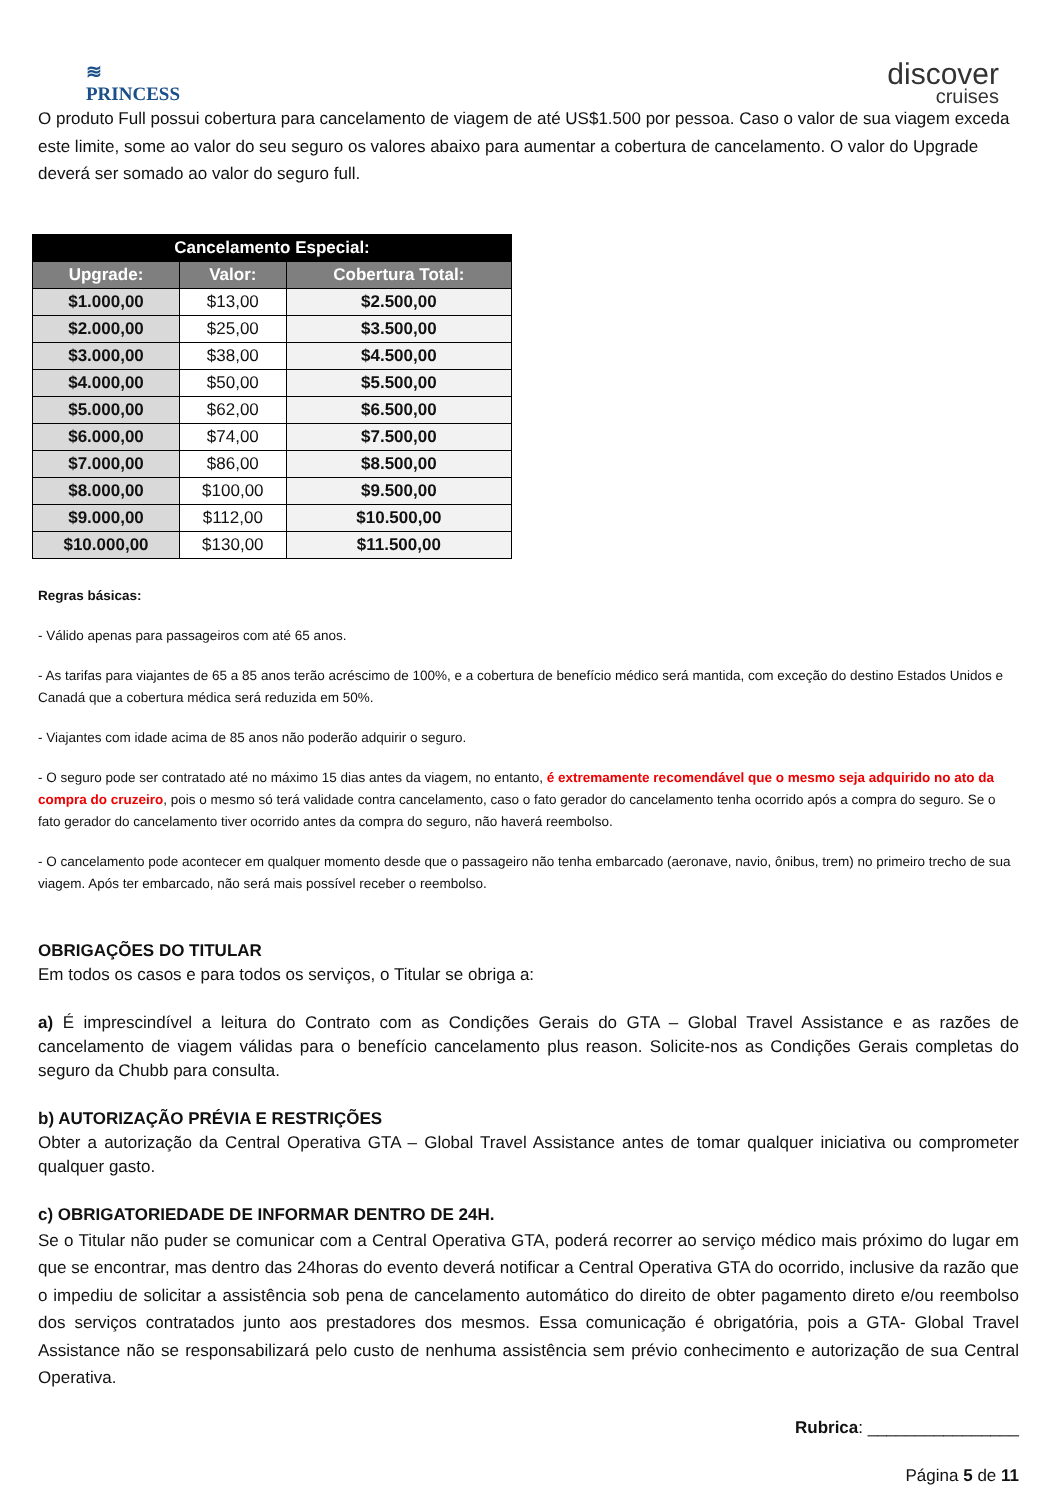≋
PRINCESS
discover
cruises
O produto Full possui cobertura para cancelamento de viagem de até US$1.500 por pessoa. Caso o valor de sua viagem exceda este limite, some ao valor do seu seguro os valores abaixo para aumentar a cobertura de cancelamento. O valor do Upgrade deverá ser somado ao valor do seguro full.
| Cancelamento Especial: | | |
| --- | --- | --- |
| Upgrade: | Valor: | Cobertura Total: |
| $1.000,00 | $13,00 | $2.500,00 |
| $2.000,00 | $25,00 | $3.500,00 |
| $3.000,00 | $38,00 | $4.500,00 |
| $4.000,00 | $50,00 | $5.500,00 |
| $5.000,00 | $62,00 | $6.500,00 |
| $6.000,00 | $74,00 | $7.500,00 |
| $7.000,00 | $86,00 | $8.500,00 |
| $8.000,00 | $100,00 | $9.500,00 |
| $9.000,00 | $112,00 | $10.500,00 |
| $10.000,00 | $130,00 | $11.500,00 |
Regras básicas:
- Válido apenas para passageiros com até 65 anos.
- As tarifas para viajantes de 65 a 85 anos terão acréscimo de 100%, e a cobertura de benefício médico será mantida, com exceção do destino Estados Unidos e Canadá que a cobertura médica será reduzida em 50%.
- Viajantes com idade acima de 85 anos não poderão adquirir o seguro.
- O seguro pode ser contratado até no máximo 15 dias antes da viagem, no entanto, é extremamente recomendável que o mesmo seja adquirido no ato da compra do cruzeiro, pois o mesmo só terá validade contra cancelamento, caso o fato gerador do cancelamento tenha ocorrido após a compra do seguro. Se o fato gerador do cancelamento tiver ocorrido antes da compra do seguro, não haverá reembolso.
- O cancelamento pode acontecer em qualquer momento desde que o passageiro não tenha embarcado (aeronave, navio, ônibus, trem) no primeiro trecho de sua viagem. Após ter embarcado, não será mais possível receber o reembolso.
OBRIGAÇÕES DO TITULAR
Em todos os casos e para todos os serviços, o Titular se obriga a:
a) É imprescindível a leitura do Contrato com as Condições Gerais do GTA – Global Travel Assistance e as razões de cancelamento de viagem válidas para o benefício cancelamento plus reason. Solicite-nos as Condições Gerais completas do seguro da Chubb para consulta.
b) AUTORIZAÇÃO PRÉVIA E RESTRIÇÕES
Obter a autorização da Central Operativa GTA – Global Travel Assistance antes de tomar qualquer iniciativa ou comprometer qualquer gasto.
c) OBRIGATORIEDADE DE INFORMAR DENTRO DE 24H.
Se o Titular não puder se comunicar com a Central Operativa GTA, poderá recorrer ao serviço médico mais próximo do lugar em que se encontrar, mas dentro das 24horas do evento deverá notificar a Central Operativa GTA do ocorrido, inclusive da razão que o impediu de solicitar a assistência sob pena de cancelamento automático do direito de obter pagamento direto e/ou reembolso dos serviços contratados junto aos prestadores dos mesmos. Essa comunicação é obrigatória, pois a GTA- Global Travel Assistance não se responsabilizará pelo custo de nenhuma assistência sem prévio conhecimento e autorização de sua Central Operativa.
Rubrica: ________________
Página 5 de 11